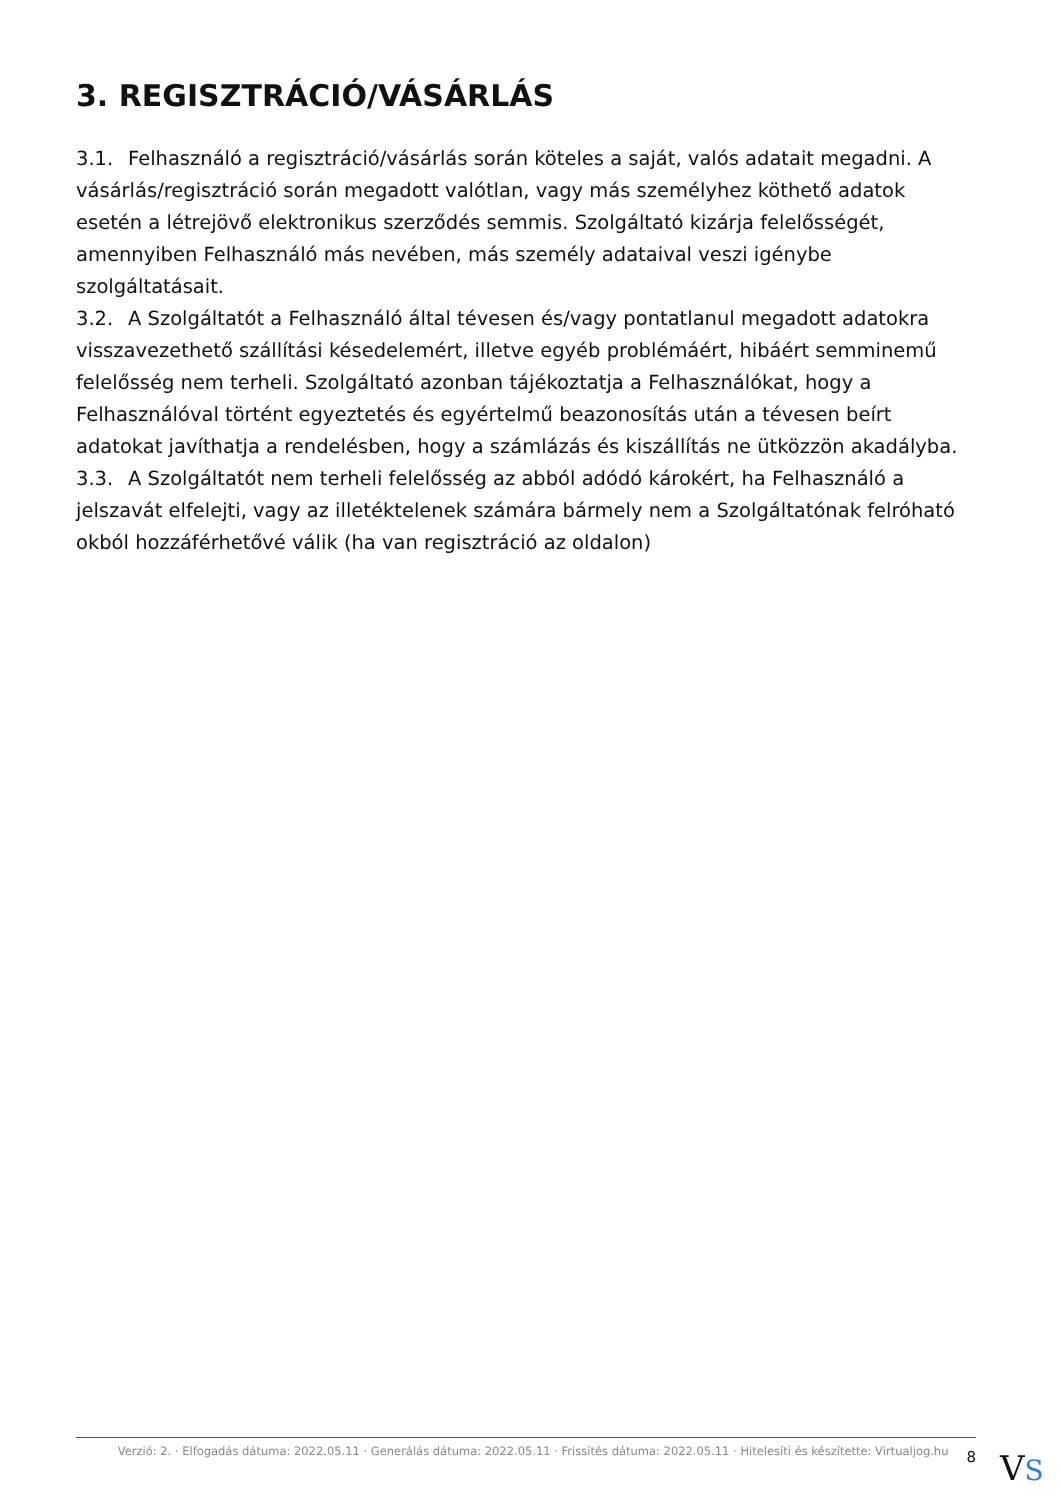3. REGISZTRÁCIÓ/VÁSÁRLÁS
3.1. Felhasználó a regisztráció/vásárlás során köteles a saját, valós adatait megadni. A vásárlás/regisztráció során megadott valótlan, vagy más személyhez köthető adatok esetén a létrejövő elektronikus szerződés semmis. Szolgáltató kizárja felelősségét, amennyiben Felhasználó más nevében, más személy adataival veszi igénybe szolgáltatásait.
3.2. A Szolgáltatót a Felhasználó által tévesen és/vagy pontatlanul megadott adatokra visszavezethető szállítási késedelemért, illetve egyéb problémáért, hibáért semminemű felelősség nem terheli. Szolgáltató azonban tájékoztatja a Felhasználókat, hogy a Felhasználóval történt egyeztetés és egyértelmű beazonosítás után a tévesen beírt adatokat javíthatja a rendelésben, hogy a számlázás és kiszállítás ne ütközzön akadályba.
3.3. A Szolgáltatót nem terheli felelősség az abból adódó károkért, ha Felhasználó a jelszavát elfelejti, vagy az illetéktelenek számára bármely nem a Szolgáltatónak felróható okból hozzáférhetővé válik (ha van regisztráció az oldalon)
Verzió: 2. · Elfogadás dátuma: 2022.05.11 · Generálás dátuma: 2022.05.11 · Frissítés dátuma: 2022.05.11 · Hitelesíti és készítette: Virtualjog.hu
8
VS